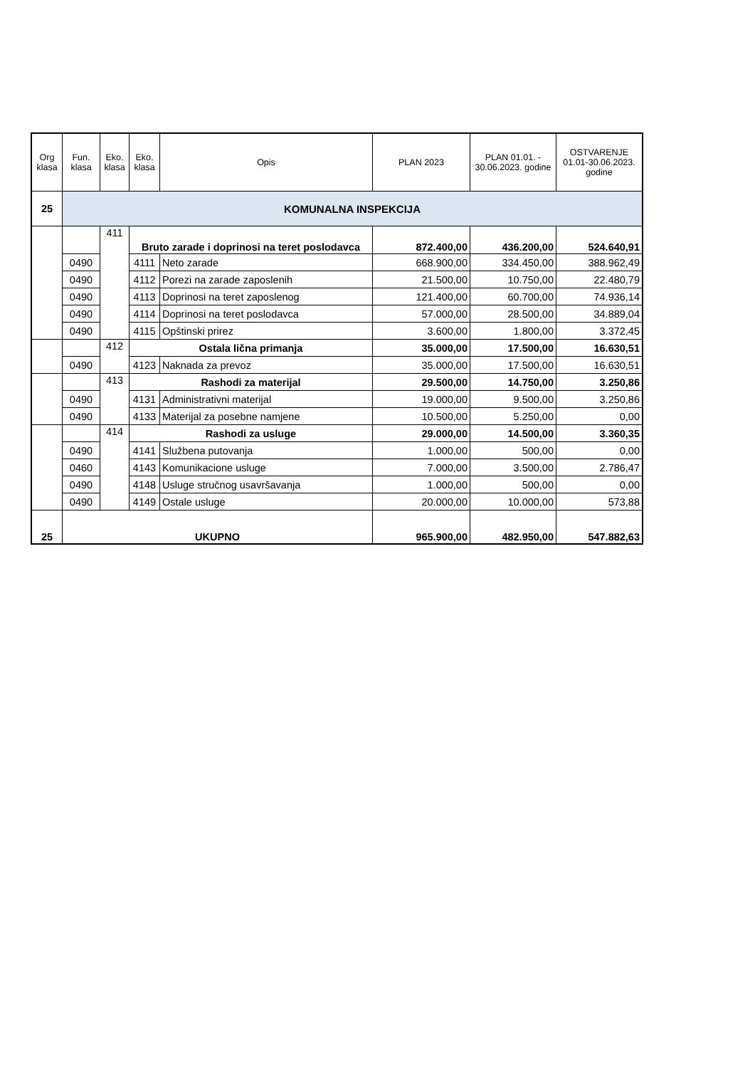| Org klasa | Fun. klasa | Eko. klasa | Eko. klasa | Opis | PLAN 2023 | PLAN 01.01. - 30.06.2023. godine | OSTVARENJE 01.01-30.06.2023. godine |
| --- | --- | --- | --- | --- | --- | --- | --- |
| 25 | KOMUNALNA INSPEKCIJA | | | | | | |
| | | 411 | Bruto zarade i doprinosi na teret poslodavca | | 872.400,00 | 436.200,00 | 524.640,91 |
| | 0490 | | 4111 | Neto zarade | 668.900,00 | 334.450,00 | 388.962,49 |
| | 0490 | | 4112 | Porezi na zarade zaposlenih | 21.500,00 | 10.750,00 | 22.480,79 |
| | 0490 | | 4113 | Doprinosi na teret zaposlenog | 121.400,00 | 60.700,00 | 74.936,14 |
| | 0490 | | 4114 | Doprinosi na teret poslodavca | 57.000,00 | 28.500,00 | 34.889,04 |
| | 0490 | | 4115 | Opštinski prirez | 3.600,00 | 1.800,00 | 3.372,45 |
| | | 412 | Ostala lična primanja | | 35.000,00 | 17.500,00 | 16.630,51 |
| | 0490 | | 4123 | Naknada za prevoz | 35.000,00 | 17.500,00 | 16.630,51 |
| | | 413 | Rashodi za materijal | | 29.500,00 | 14.750,00 | 3.250,86 |
| | 0490 | | 4131 | Administrativni materijal | 19.000,00 | 9.500,00 | 3.250,86 |
| | 0490 | | 4133 | Materijal za posebne namjene | 10.500,00 | 5.250,00 | 0,00 |
| | | 414 | Rashodi za usluge | | 29.000,00 | 14.500,00 | 3.360,35 |
| | 0490 | | 4141 | Službena putovanja | 1.000,00 | 500,00 | 0,00 |
| | 0460 | | 4143 | Komunikacione usluge | 7.000,00 | 3.500,00 | 2.786,47 |
| | 0490 | | 4148 | Usluge stručnog usavršavanja | 1.000,00 | 500,00 | 0,00 |
| | 0490 | | 4149 | Ostale usluge | 20.000,00 | 10.000,00 | 573,88 |
| 25 | UKUPNO | | | | 965.900,00 | 482.950,00 | 547.882,63 |